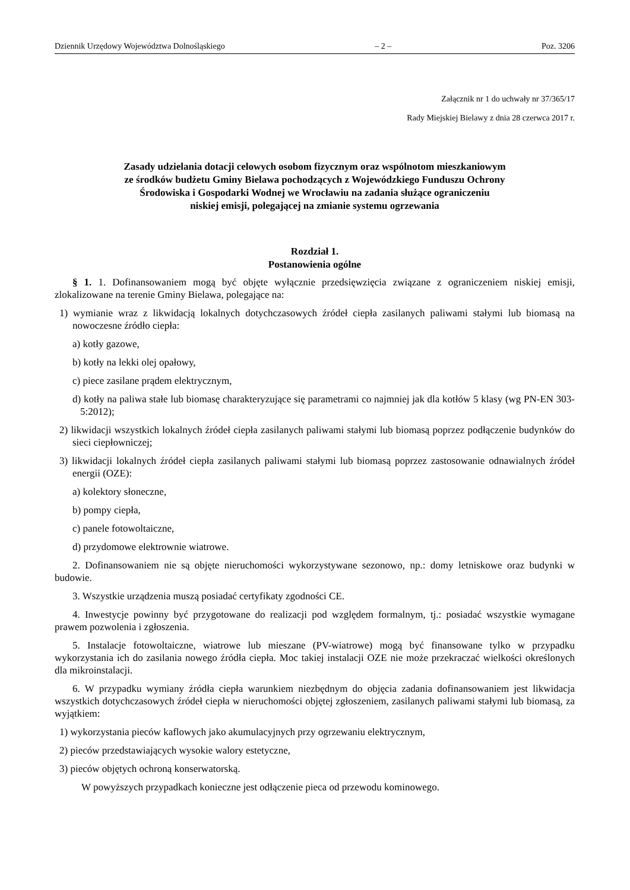Dziennik Urzędowy Województwa Dolnośląskiego – 2 – Poz. 3206
Załącznik nr 1 do uchwały nr 37/365/17
Rady Miejskiej Bielawy z dnia 28 czerwca 2017 r.
Zasady udzielania dotacji celowych osobom fizycznym oraz wspólnotom mieszkaniowym
ze środków budżetu Gminy Bielawa pochodzących z Wojewódzkiego Funduszu Ochrony
Środowiska i Gospodarki Wodnej we Wrocławiu na zadania służące ograniczeniu
niskiej emisji, polegającej na zmianie systemu ogrzewania
Rozdział 1.
Postanowienia ogólne
§ 1. 1. Dofinansowaniem mogą być objęte wyłącznie przedsięwzięcia związane z ograniczeniem niskiej emisji, zlokalizowane na terenie Gminy Bielawa, polegające na:
1) wymianie wraz z likwidacją lokalnych dotychczasowych źródeł ciepła zasilanych paliwami stałymi lub biomasą na nowoczesne źródło ciepła:
a) kotły gazowe,
b) kotły na lekki olej opałowy,
c) piece zasilane prądem elektrycznym,
d) kotły na paliwa stałe lub biomasę charakteryzujące się parametrami co najmniej jak dla kotłów 5 klasy (wg PN-EN 303-5:2012);
2) likwidacji wszystkich lokalnych źródeł ciepła zasilanych paliwami stałymi lub biomasą poprzez podłączenie budynków do sieci ciepłowniczej;
3) likwidacji lokalnych źródeł ciepła zasilanych paliwami stałymi lub biomasą poprzez zastosowanie odnawialnych źródeł energii (OZE):
a) kolektory słoneczne,
b) pompy ciepła,
c) panele fotowoltaiczne,
d) przydomowe elektrownie wiatrowe.
2. Dofinansowaniem nie są objęte nieruchomości wykorzystywane sezonowo, np.: domy letniskowe oraz budynki w budowie.
3. Wszystkie urządzenia muszą posiadać certyfikaty zgodności CE.
4. Inwestycje powinny być przygotowane do realizacji pod względem formalnym, tj.: posiadać wszystkie wymagane prawem pozwolenia i zgłoszenia.
5. Instalacje fotowoltaiczne, wiatrowe lub mieszane (PV-wiatrowe) mogą być finansowane tylko w przypadku wykorzystania ich do zasilania nowego źródła ciepła. Moc takiej instalacji OZE nie może przekraczać wielkości określonych dla mikroinstalacji.
6. W przypadku wymiany źródła ciepła warunkiem niezbędnym do objęcia zadania dofinansowaniem jest likwidacja wszystkich dotychczasowych źródeł ciepła w nieruchomości objętej zgłoszeniem, zasilanych paliwami stałymi lub biomasą, za wyjątkiem:
1) wykorzystania pieców kaflowych jako akumulacyjnych przy ogrzewaniu elektrycznym,
2) pieców przedstawiających wysokie walory estetyczne,
3) pieców objętych ochroną konserwatorską.
W powyższych przypadkach konieczne jest odłączenie pieca od przewodu kominowego.